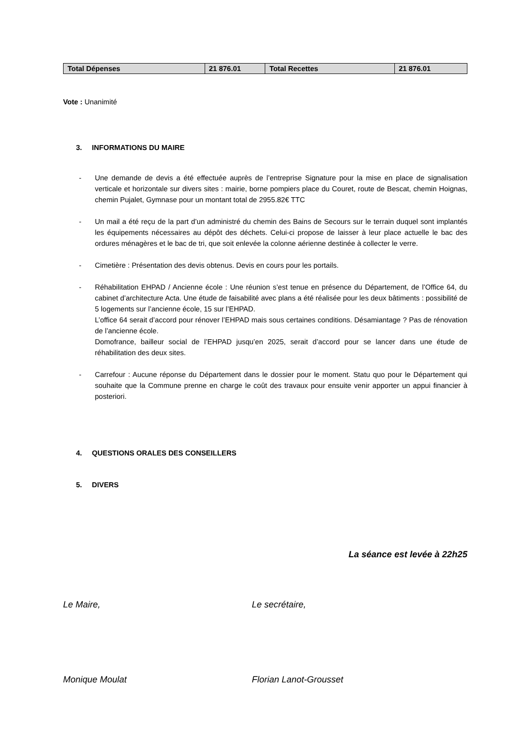| Total Dépenses | 21 876.01 | Total Recettes | 21 876.01 |
Vote : Unanimité
3. INFORMATIONS DU MAIRE
- Une demande de devis a été effectuée auprès de l’entreprise Signature pour la mise en place de signalisation verticale et horizontale sur divers sites : mairie, borne pompiers place du Couret, route de Bescat, chemin Hoignas, chemin Pujalet, Gymnase pour un montant total de 2955.82€ TTC
- Un mail a été reçu de la part d’un administré du chemin des Bains de Secours sur le terrain duquel sont implantés les équipements nécessaires au dépôt des déchets. Celui-ci propose de laisser à leur place actuelle le bac des ordures ménagères et le bac de tri, que soit enlevée la colonne aérienne destinée à collecter le verre.
- Cimetière : Présentation des devis obtenus. Devis en cours pour les portails.
- Réhabilitation EHPAD / Ancienne école : Une réunion s’est tenue en présence du Département, de l’Office 64, du cabinet d’architecture Acta. Une étude de faisabilité avec plans a été réalisée pour les deux bâtiments : possibilité de 5 logements sur l’ancienne école, 15 sur l’EHPAD.
L’office 64 serait d’accord pour rénover l’EHPAD mais sous certaines conditions. Désamiantage ? Pas de rénovation de l’ancienne école.
Domofrance, bailleur social de l’EHPAD jusqu’en 2025, serait d’accord pour se lancer dans une étude de réhabilitation des deux sites.
- Carrefour : Aucune réponse du Département dans le dossier pour le moment. Statu quo pour le Département qui souhaite que la Commune prenne en charge le coût des travaux pour ensuite venir apporter un appui financier à posteriori.
4. QUESTIONS ORALES DES CONSEILLERS
5. DIVERS
La séance est levée à 22h25
Le Maire, Le secrétaire,
Monique Moulat Florian Lanot-Grousset